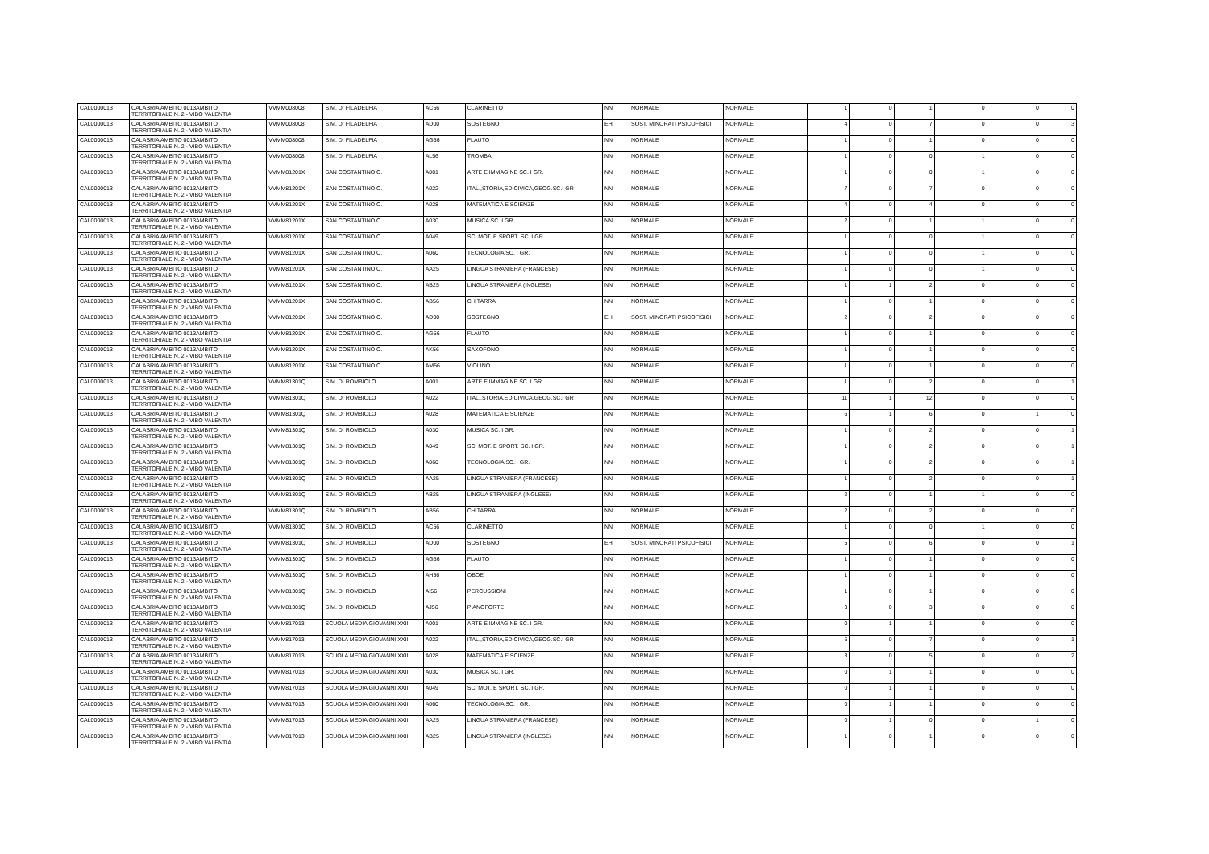| CAL0000013 | CALABRIA AMBITO 0013AMBITO TERRITORIALE N. 2 - VIBO VALENTIA | VVMM008008 | S.M. DI FILADELFIA | AC56 | CLARINETTO | NN | NORMALE | NORMALE | 1 | 0 | 1 | 0 | 0 | 0 |
| CAL0000013 | CALABRIA AMBITO 0013AMBITO TERRITORIALE N. 2 - VIBO VALENTIA | VVMM008008 | S.M. DI FILADELFIA | AD00 | SOSTEGNO | EH | SOST. MINORATI PSICOFISICI | NORMALE | 4 | 0 | 7 | 0 | 0 | 3 |
| CAL0000013 | CALABRIA AMBITO 0013AMBITO TERRITORIALE N. 2 - VIBO VALENTIA | VVMM008008 | S.M. DI FILADELFIA | AG56 | FLAUTO | NN | NORMALE | NORMALE | 1 | 0 | 1 | 0 | 0 | 0 |
| CAL0000013 | CALABRIA AMBITO 0013AMBITO TERRITORIALE N. 2 - VIBO VALENTIA | VVMM008008 | S.M. DI FILADELFIA | AL56 | TROMBA | NN | NORMALE | NORMALE | 1 | 0 | 0 | 1 | 0 | 0 |
| CAL0000013 | CALABRIA AMBITO 0013AMBITO TERRITORIALE N. 2 - VIBO VALENTIA | VVMM81201X | SAN COSTANTINO C. | A001 | ARTE E IMMAGINE SC. I GR. | NN | NORMALE | NORMALE | 1 | 0 | 0 | 1 | 0 | 0 |
| CAL0000013 | CALABRIA AMBITO 0013AMBITO TERRITORIALE N. 2 - VIBO VALENTIA | VVMM81201X | SAN COSTANTINO C. | A022 | ITAL.,STORIA,ED.CIVICA,GEOG.SC.I GR | NN | NORMALE | NORMALE | 7 | 0 | 7 | 0 | 0 | 0 |
| CAL0000013 | CALABRIA AMBITO 0013AMBITO TERRITORIALE N. 2 - VIBO VALENTIA | VVMM81201X | SAN COSTANTINO C. | A028 | MATEMATICA E SCIENZE | NN | NORMALE | NORMALE | 4 | 0 | 4 | 0 | 0 | 0 |
| CAL0000013 | CALABRIA AMBITO 0013AMBITO TERRITORIALE N. 2 - VIBO VALENTIA | VVMM81201X | SAN COSTANTINO C. | A030 | MUSICA SC. I GR. | NN | NORMALE | NORMALE | 2 | 0 | 1 | 1 | 0 | 0 |
| CAL0000013 | CALABRIA AMBITO 0013AMBITO TERRITORIALE N. 2 - VIBO VALENTIA | VVMM81201X | SAN COSTANTINO C. | A049 | SC. MOT. E SPORT. SC. I GR. | NN | NORMALE | NORMALE | 1 | 0 | 0 | 1 | 0 | 0 |
| CAL0000013 | CALABRIA AMBITO 0013AMBITO TERRITORIALE N. 2 - VIBO VALENTIA | VVMM81201X | SAN COSTANTINO C. | A060 | TECNOLOGIA SC. I GR. | NN | NORMALE | NORMALE | 1 | 0 | 0 | 1 | 0 | 0 |
| CAL0000013 | CALABRIA AMBITO 0013AMBITO TERRITORIALE N. 2 - VIBO VALENTIA | VVMM81201X | SAN COSTANTINO C. | AA25 | LINGUA STRANIERA (FRANCESE) | NN | NORMALE | NORMALE | 1 | 0 | 0 | 1 | 0 | 0 |
| CAL0000013 | CALABRIA AMBITO 0013AMBITO TERRITORIALE N. 2 - VIBO VALENTIA | VVMM81201X | SAN COSTANTINO C. | AB25 | LINGUA STRANIERA (INGLESE) | NN | NORMALE | NORMALE | 1 | 1 | 2 | 0 | 0 | 0 |
| CAL0000013 | CALABRIA AMBITO 0013AMBITO TERRITORIALE N. 2 - VIBO VALENTIA | VVMM81201X | SAN COSTANTINO C. | AB56 | CHITARRA | NN | NORMALE | NORMALE | 1 | 0 | 1 | 0 | 0 | 0 |
| CAL0000013 | CALABRIA AMBITO 0013AMBITO TERRITORIALE N. 2 - VIBO VALENTIA | VVMM81201X | SAN COSTANTINO C. | AD00 | SOSTEGNO | EH | SOST. MINORATI PSICOFISICI | NORMALE | 2 | 0 | 2 | 0 | 0 | 0 |
| CAL0000013 | CALABRIA AMBITO 0013AMBITO TERRITORIALE N. 2 - VIBO VALENTIA | VVMM81201X | SAN COSTANTINO C. | AG56 | FLAUTO | NN | NORMALE | NORMALE | 1 | 0 | 1 | 0 | 0 | 0 |
| CAL0000013 | CALABRIA AMBITO 0013AMBITO TERRITORIALE N. 2 - VIBO VALENTIA | VVMM81201X | SAN COSTANTINO C. | AK56 | SAXOFONO | NN | NORMALE | NORMALE | 1 | 0 | 1 | 0 | 0 | 0 |
| CAL0000013 | CALABRIA AMBITO 0013AMBITO TERRITORIALE N. 2 - VIBO VALENTIA | VVMM81201X | SAN COSTANTINO C. | AM56 | VIOLINO | NN | NORMALE | NORMALE | 1 | 0 | 1 | 0 | 0 | 0 |
| CAL0000013 | CALABRIA AMBITO 0013AMBITO TERRITORIALE N. 2 - VIBO VALENTIA | VVMM81301Q | S.M. DI ROMBIOLO | A001 | ARTE E IMMAGINE SC. I GR. | NN | NORMALE | NORMALE | 1 | 0 | 2 | 0 | 0 | 1 |
| CAL0000013 | CALABRIA AMBITO 0013AMBITO TERRITORIALE N. 2 - VIBO VALENTIA | VVMM81301Q | S.M. DI ROMBIOLO | A022 | ITAL.,STORIA,ED.CIVICA,GEOG.SC.I GR | NN | NORMALE | NORMALE | 11 | 1 | 12 | 0 | 0 | 0 |
| CAL0000013 | CALABRIA AMBITO 0013AMBITO TERRITORIALE N. 2 - VIBO VALENTIA | VVMM81301Q | S.M. DI ROMBIOLO | A028 | MATEMATICA E SCIENZE | NN | NORMALE | NORMALE | 6 | 1 | 6 | 0 | 1 | 0 |
| CAL0000013 | CALABRIA AMBITO 0013AMBITO TERRITORIALE N. 2 - VIBO VALENTIA | VVMM81301Q | S.M. DI ROMBIOLO | A030 | MUSICA SC. I GR. | NN | NORMALE | NORMALE | 1 | 0 | 2 | 0 | 0 | 1 |
| CAL0000013 | CALABRIA AMBITO 0013AMBITO TERRITORIALE N. 2 - VIBO VALENTIA | VVMM81301Q | S.M. DI ROMBIOLO | A049 | SC. MOT. E SPORT. SC. I GR. | NN | NORMALE | NORMALE | 1 | 0 | 2 | 0 | 0 | 1 |
| CAL0000013 | CALABRIA AMBITO 0013AMBITO TERRITORIALE N. 2 - VIBO VALENTIA | VVMM81301Q | S.M. DI ROMBIOLO | A060 | TECNOLOGIA SC. I GR. | NN | NORMALE | NORMALE | 1 | 0 | 2 | 0 | 0 | 1 |
| CAL0000013 | CALABRIA AMBITO 0013AMBITO TERRITORIALE N. 2 - VIBO VALENTIA | VVMM81301Q | S.M. DI ROMBIOLO | AA25 | LINGUA STRANIERA (FRANCESE) | NN | NORMALE | NORMALE | 1 | 0 | 2 | 0 | 0 | 1 |
| CAL0000013 | CALABRIA AMBITO 0013AMBITO TERRITORIALE N. 2 - VIBO VALENTIA | VVMM81301Q | S.M. DI ROMBIOLO | AB25 | LINGUA STRANIERA (INGLESE) | NN | NORMALE | NORMALE | 2 | 0 | 1 | 1 | 0 | 0 |
| CAL0000013 | CALABRIA AMBITO 0013AMBITO TERRITORIALE N. 2 - VIBO VALENTIA | VVMM81301Q | S.M. DI ROMBIOLO | AB56 | CHITARRA | NN | NORMALE | NORMALE | 2 | 0 | 2 | 0 | 0 | 0 |
| CAL0000013 | CALABRIA AMBITO 0013AMBITO TERRITORIALE N. 2 - VIBO VALENTIA | VVMM81301Q | S.M. DI ROMBIOLO | AC56 | CLARINETTO | NN | NORMALE | NORMALE | 1 | 0 | 0 | 1 | 0 | 0 |
| CAL0000013 | CALABRIA AMBITO 0013AMBITO TERRITORIALE N. 2 - VIBO VALENTIA | VVMM81301Q | S.M. DI ROMBIOLO | AD00 | SOSTEGNO | EH | SOST. MINORATI PSICOFISICI | NORMALE | 5 | 0 | 6 | 0 | 0 | 1 |
| CAL0000013 | CALABRIA AMBITO 0013AMBITO TERRITORIALE N. 2 - VIBO VALENTIA | VVMM81301Q | S.M. DI ROMBIOLO | AG56 | FLAUTO | NN | NORMALE | NORMALE | 1 | 0 | 1 | 0 | 0 | 0 |
| CAL0000013 | CALABRIA AMBITO 0013AMBITO TERRITORIALE N. 2 - VIBO VALENTIA | VVMM81301Q | S.M. DI ROMBIOLO | AH56 | OBOE | NN | NORMALE | NORMALE | 1 | 0 | 1 | 0 | 0 | 0 |
| CAL0000013 | CALABRIA AMBITO 0013AMBITO TERRITORIALE N. 2 - VIBO VALENTIA | VVMM81301Q | S.M. DI ROMBIOLO | AI56 | PERCUSSIONI | NN | NORMALE | NORMALE | 1 | 0 | 1 | 0 | 0 | 0 |
| CAL0000013 | CALABRIA AMBITO 0013AMBITO TERRITORIALE N. 2 - VIBO VALENTIA | VVMM81301Q | S.M. DI ROMBIOLO | AJ56 | PIANOFORTE | NN | NORMALE | NORMALE | 3 | 0 | 3 | 0 | 0 | 0 |
| CAL0000013 | CALABRIA AMBITO 0013AMBITO TERRITORIALE N. 2 - VIBO VALENTIA | VVMM817013 | SCUOLA MEDIA GIOVANNI XXIII | A001 | ARTE E IMMAGINE SC. I GR. | NN | NORMALE | NORMALE | 0 | 1 | 1 | 0 | 0 | 0 |
| CAL0000013 | CALABRIA AMBITO 0013AMBITO TERRITORIALE N. 2 - VIBO VALENTIA | VVMM817013 | SCUOLA MEDIA GIOVANNI XXIII | A022 | ITAL.,STORIA,ED.CIVICA,GEOG.SC.I GR | NN | NORMALE | NORMALE | 6 | 0 | 7 | 0 | 0 | 1 |
| CAL0000013 | CALABRIA AMBITO 0013AMBITO TERRITORIALE N. 2 - VIBO VALENTIA | VVMM817013 | SCUOLA MEDIA GIOVANNI XXIII | A028 | MATEMATICA E SCIENZE | NN | NORMALE | NORMALE | 3 | 0 | 5 | 0 | 0 | 2 |
| CAL0000013 | CALABRIA AMBITO 0013AMBITO TERRITORIALE N. 2 - VIBO VALENTIA | VVMM817013 | SCUOLA MEDIA GIOVANNI XXIII | A030 | MUSICA SC. I GR. | NN | NORMALE | NORMALE | 0 | 1 | 1 | 0 | 0 | 0 |
| CAL0000013 | CALABRIA AMBITO 0013AMBITO TERRITORIALE N. 2 - VIBO VALENTIA | VVMM817013 | SCUOLA MEDIA GIOVANNI XXIII | A049 | SC. MOT. E SPORT. SC. I GR. | NN | NORMALE | NORMALE | 0 | 1 | 1 | 0 | 0 | 0 |
| CAL0000013 | CALABRIA AMBITO 0013AMBITO TERRITORIALE N. 2 - VIBO VALENTIA | VVMM817013 | SCUOLA MEDIA GIOVANNI XXIII | A060 | TECNOLOGIA SC. I GR. | NN | NORMALE | NORMALE | 0 | 1 | 1 | 0 | 0 | 0 |
| CAL0000013 | CALABRIA AMBITO 0013AMBITO TERRITORIALE N. 2 - VIBO VALENTIA | VVMM817013 | SCUOLA MEDIA GIOVANNI XXIII | AA25 | LINGUA STRANIERA (FRANCESE) | NN | NORMALE | NORMALE | 0 | 1 | 0 | 0 | 1 | 0 |
| CAL0000013 | CALABRIA AMBITO 0013AMBITO TERRITORIALE N. 2 - VIBO VALENTIA | VVMM817013 | SCUOLA MEDIA GIOVANNI XXIII | AB25 | LINGUA STRANIERA (INGLESE) | NN | NORMALE | NORMALE | 1 | 0 | 1 | 0 | 0 | 0 |